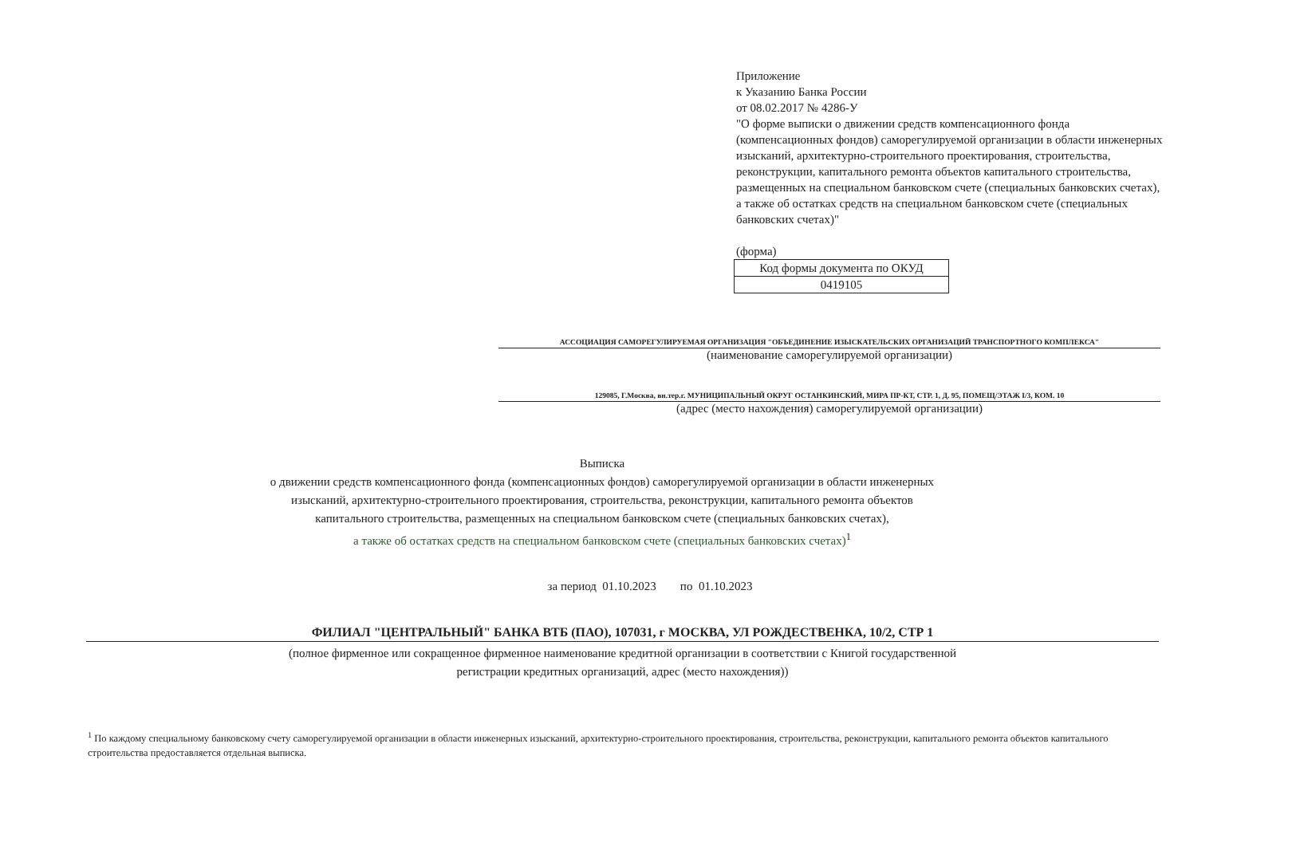Приложение
к Указанию Банка России
от 08.02.2017 № 4286-У
"О форме выписки о движении средств компенсационного фонда (компенсационных фондов) саморегулируемой организации в области инженерных изысканий, архитектурно-строительного проектирования, строительства, реконструкции, капитального ремонта объектов капитального строительства, размещенных на специальном банковском счете (специальных банковских счетах), а также об остатках средств на специальном банковском счете (специальных банковских счетах)"
(форма)
| Код формы документа по ОКУД |
| 0419105 |
АССОЦИАЦИЯ САМОРЕГУЛИРУЕМАЯ ОРГАНИЗАЦИЯ "ОБЪЕДИНЕНИЕ ИЗЫСКАТЕЛЬСКИХ ОРГАНИЗАЦИЙ ТРАНСПОРТНОГО КОМПЛЕКСА"
(наименование саморегулируемой организации)
129085, Г.Москва, вн.тер.г. МУНИЦИПАЛЬНЫЙ ОКРУГ ОСТАНКИНСКИЙ, МИРА ПР-КТ, СТР. 1, Д. 95, ПОМЕЩ/ЭТАЖ I/3, КОМ. 10
(адрес (место нахождения) саморегулируемой организации)
Выписка
о движении средств компенсационного фонда (компенсационных фондов) саморегулируемой организации в области инженерных
изысканий, архитектурно-строительного проектирования, строительства, реконструкции, капитального ремонта объектов
капитального строительства, размещенных на специальном банковском счете (специальных банковских счетах),
а также об остатках средств на специальном банковском счете (специальных банковских счетах)<sup>1</sup>
за период 01.10.2023 по 01.10.2023
ФИЛИАЛ "ЦЕНТРАЛЬНЫЙ" БАНКА ВТБ (ПАО), 107031, г МОСКВА, УЛ РОЖДЕСТВЕНКА, 10/2, СТР 1
(полное фирменное или сокращенное фирменное наименование кредитной организации в соответствии с Книгой государственной
регистрации кредитных организаций, адрес (место нахождения))
<sup>1</sup> По каждому специальному банковскому счету саморегулируемой организации в области инженерных изысканий, архитектурно-строительного проектирования, строительства, реконструкции, капитального ремонта объектов капитального строительства предоставляется отдельная выписка.